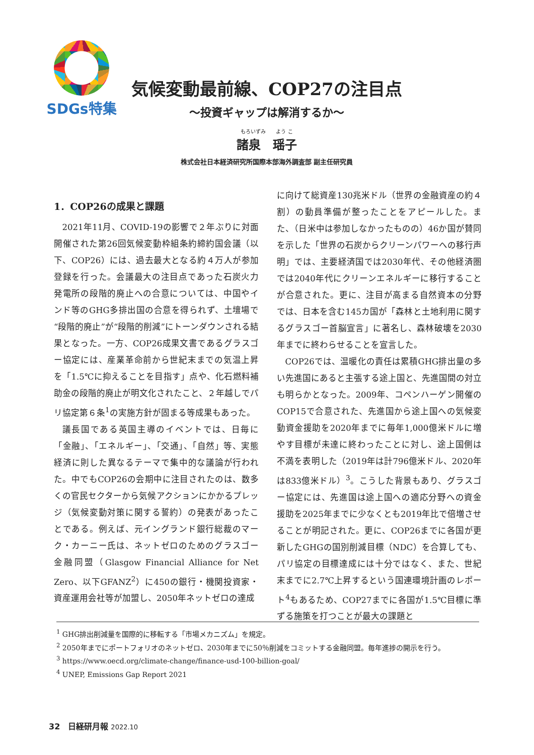SDGs特集
気候変動最前線、COP27の注目点
～投資ギャップは解消するか～
もろいずみ　　よう こ
諸泉　瑶子
株式会社日本経済研究所国際本部海外調査部 副主任研究員
1．COP26の成果と課題
2021年11月、COVID-19の影響で２年ぶりに対面開催された第26回気候変動枠組条約締約国会議（以下、COP26）には、過去最大となる約４万人が参加登録を行った。会議最大の注目点であった石炭火力発電所の段階的廃止への合意については、中国やインド等のGHG多排出国の合意を得られず、土壇場で“段階的廃止”が“段階的削減”にトーンダウンされる結果となった。一方、COP26成果文書であるグラスゴー協定には、産業革命前から世紀末までの気温上昇を「1.5℃に抑えることを目指す」点や、化石燃料補助金の段階的廃止が明文化されたこと、２年越しでパリ協定第６条<sup>1</sup>の実施方針が固まる等成果もあった。
議長国である英国主導のイベントでは、日毎に「金融」、「エネルギー」、「交通」、「自然」等、実態経済に則した異なるテーマで集中的な議論が行われた。中でもCOP26の会期中に注目されたのは、数多くの官民セクターから気候アクションにかかるプレッジ（気候変動対策に関する誓約）の発表があったことである。例えば、元イングランド銀行総裁のマーク・カーニー氏は、ネットゼロのためのグラスゴー金融同盟（Glasgow Financial Alliance for Net Zero、以下GFANZ<sup>2</sup>）に450の銀行・機関投資家・資産運用会社等が加盟し、2050年ネットゼロの達成
に向けて総資産130兆米ドル（世界の金融資産の約４割）の動員準備が整ったことをアピールした。また、（日米中は参加しなかったものの）46か国が賛同を示した「世界の石炭からクリーンパワーへの移行声明」では、主要経済国では2030年代、その他経済圏では2040年代にクリーンエネルギーに移行することが合意された。更に、注目が高まる自然資本の分野では、日本を含む145カ国が「森林と土地利用に関するグラスゴー首脳宣言」に著名し、森林破壊を2030年までに終わらせることを宣言した。
COP26では、温暖化の責任は累積GHG排出量の多い先進国にあると主張する途上国と、先進国間の対立も明らかとなった。2009年、コペンハーゲン開催のCOP15で合意された、先進国から途上国への気候変動資金援助を2020年までに毎年1,000億米ドルに増やす目標が未達に終わったことに対し、途上国側は不満を表明した（2019年は計796億米ドル、2020年は833億米ドル）<sup>3</sup>。こうした背景もあり、グラスゴー協定には、先進国は途上国への適応分野への資金援助を2025年までに少なくとも2019年比で倍増させることが明記された。更に、COP26までに各国が更新したGHGの国別削減目標（NDC）を合算しても、パリ協定の目標達成には十分ではなく、また、世紀末までに2.7℃上昇するという国連環境計画のレポート<sup>4</sup>もあるため、COP27までに各国が1.5℃目標に準ずる施策を打つことが最大の課題と
<sup>1</sup> GHG排出削減量を国際的に移転する「市場メカニズム」を規定。
<sup>2</sup> 2050年までにポートフォリオのネットゼロ、2030年までに50％削減をコミットする金融同盟。毎年進捗の開示を行う。
<sup>3</sup> https://www.oecd.org/climate-change/finance-usd-100-billion-goal/
<sup>4</sup> UNEP, Emissions Gap Report 2021
32　日経研月報 2022.10